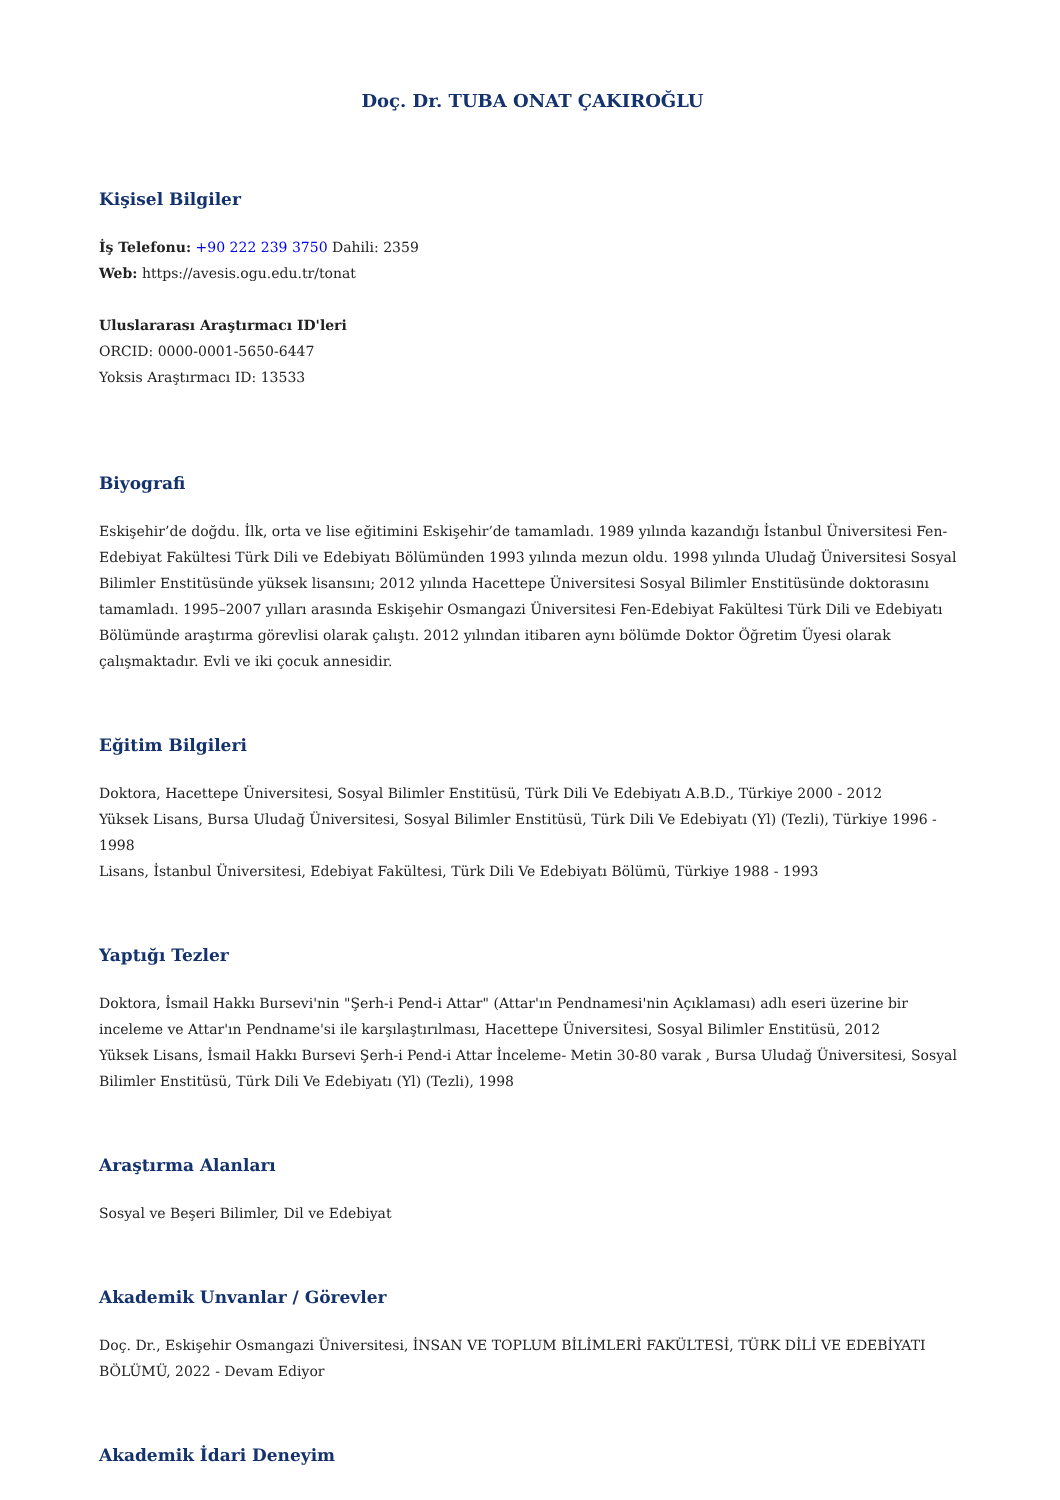Doç. Dr. TUBA ONAT ÇAKIROĞLU
Kişisel Bilgiler
İş Telefonu: +90 222 239 3750 Dahili: 2359
Web: https://avesis.ogu.edu.tr/tonat
Uluslararası Araştırmacı ID'leri
ORCID: 0000-0001-5650-6447
Yoksis Araştırmacı ID: 13533
Biyografi
Eskişehir’de doğdu. İlk, orta ve lise eğitimini Eskişehir’de tamamladı. 1989 yılında kazandığı İstanbul Üniversitesi Fen-Edebiyat Fakültesi Türk Dili ve Edebiyatı Bölümünden 1993 yılında mezun oldu. 1998 yılında Uludağ Üniversitesi Sosyal Bilimler Enstitüsünde yüksek lisansını; 2012 yılında Hacettepe Üniversitesi Sosyal Bilimler Enstitüsünde doktorasını tamamladı. 1995–2007 yılları arasında Eskişehir Osmangazi Üniversitesi Fen-Edebiyat Fakültesi Türk Dili ve Edebiyatı Bölümünde araştırma görevlisi olarak çalıştı. 2012 yılından itibaren aynı bölümde Doktor Öğretim Üyesi olarak çalışmaktadır. Evli ve iki çocuk annesidir.
Eğitim Bilgileri
Doktora, Hacettepe Üniversitesi, Sosyal Bilimler Enstitüsü, Türk Dili Ve Edebiyatı A.B.D., Türkiye 2000 - 2012
Yüksek Lisans, Bursa Uludağ Üniversitesi, Sosyal Bilimler Enstitüsü, Türk Dili Ve Edebiyatı (Yl) (Tezli), Türkiye 1996 - 1998
Lisans, İstanbul Üniversitesi, Edebiyat Fakültesi, Türk Dili Ve Edebiyatı Bölümü, Türkiye 1988 - 1993
Yaptığı Tezler
Doktora, İsmail Hakkı Bursevi'nin "Şerh-i Pend-i Attar" (Attar'ın Pendnamesi'nin Açıklaması) adlı eseri üzerine bir inceleme ve Attar'ın Pendname'si ile karşılaştırılması, Hacettepe Üniversitesi, Sosyal Bilimler Enstitüsü, 2012
Yüksek Lisans, İsmail Hakkı Bursevi Şerh-i Pend-i Attar İnceleme- Metin 30-80 varak , Bursa Uludağ Üniversitesi, Sosyal Bilimler Enstitüsü, Türk Dili Ve Edebiyatı (Yl) (Tezli), 1998
Araştırma Alanları
Sosyal ve Beşeri Bilimler, Dil ve Edebiyat
Akademik Unvanlar / Görevler
Doç. Dr., Eskişehir Osmangazi Üniversitesi, İNSAN VE TOPLUM BİLİMLERİ FAKÜLTESİ, TÜRK DİLİ VE EDEBİYATI BÖLÜMÜ, 2022 - Devam Ediyor
Akademik İdari Deneyim